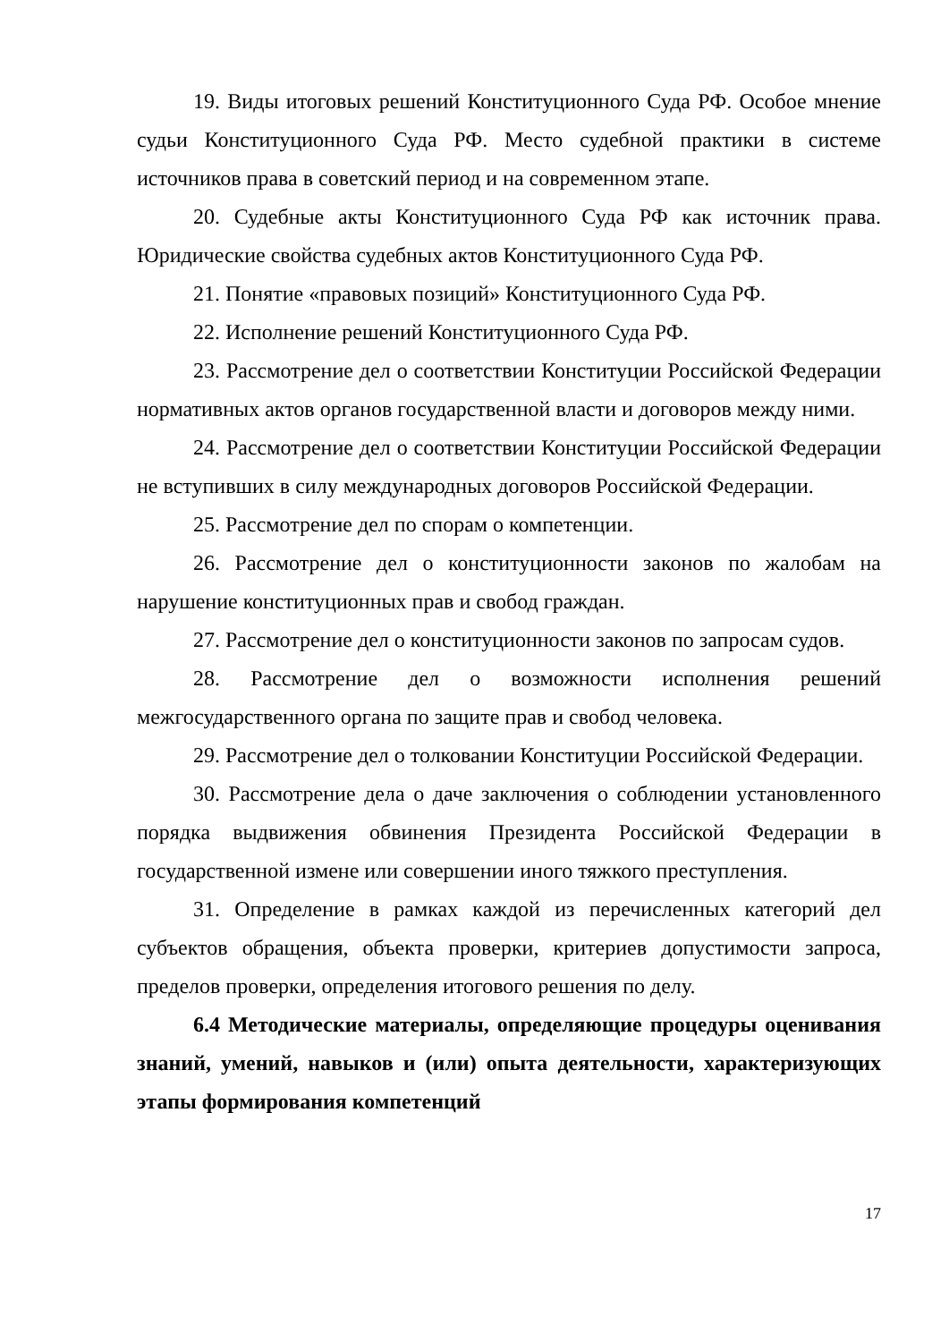19. Виды итоговых решений Конституционного Суда РФ. Особое мнение судьи Конституционного Суда РФ. Место судебной практики в системе источников права в советский период и на современном этапе.
20. Судебные акты Конституционного Суда РФ как источник права. Юридические свойства судебных актов Конституционного Суда РФ.
21. Понятие «правовых позиций» Конституционного Суда РФ.
22. Исполнение решений Конституционного Суда РФ.
23. Рассмотрение дел о соответствии Конституции Российской Федерации нормативных актов органов государственной власти и договоров между ними.
24. Рассмотрение дел о соответствии Конституции Российской Федерации не вступивших в силу международных договоров Российской Федерации.
25. Рассмотрение дел по спорам о компетенции.
26. Рассмотрение дел о конституционности законов по жалобам на нарушение конституционных прав и свобод граждан.
27. Рассмотрение дел о конституционности законов по запросам судов.
28. Рассмотрение дел о возможности исполнения решений межгосударственного органа по защите прав и свобод человека.
29. Рассмотрение дел о толковании Конституции Российской Федерации.
30. Рассмотрение дела о даче заключения о соблюдении установленного порядка выдвижения обвинения Президента Российской Федерации в государственной измене или совершении иного тяжкого преступления.
31. Определение в рамках каждой из перечисленных категорий дел субъектов обращения, объекта проверки, критериев допустимости запроса, пределов проверки, определения итогового решения по делу.
6.4 Методические материалы, определяющие процедуры оценивания знаний, умений, навыков и (или) опыта деятельности, характеризующих этапы формирования компетенций
17